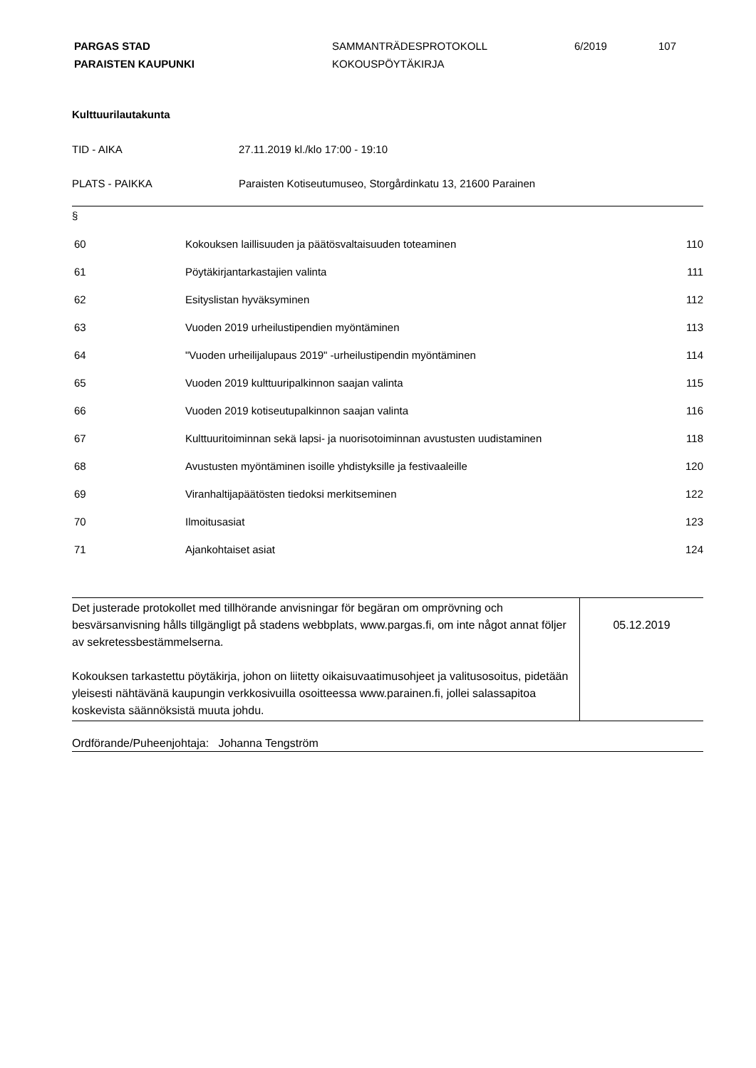PARGAS STAD
PARAISTEN KAUPUNKI
SAMMANTRÄDESPROTOKOLL
KOKOUSPÖYTÄKIRJA
6/2019 107
Kulttuurilautakunta
| TID - AIKA | 27.11.2019 kl./klo 17:00 - 19:10 |
| PLATS - PAIKKA | Paraisten Kotiseutumuseo, Storgårdinkatu 13, 21600 Parainen |
§
| 60 | Kokouksen laillisuuden ja päätösvaltaisuuden toteaminen | 110 |
| 61 | Pöytäkirjantarkastajien valinta | 111 |
| 62 | Esityslistan hyväksyminen | 112 |
| 63 | Vuoden 2019 urheilustipendien myöntäminen | 113 |
| 64 | "Vuoden urheilijalupaus 2019" -urheilustipendin myöntäminen | 114 |
| 65 | Vuoden 2019 kulttuuripalkinnon saajan valinta | 115 |
| 66 | Vuoden 2019 kotiseutupalkinnon saajan valinta | 116 |
| 67 | Kulttuuritoiminnan sekä lapsi- ja nuorisotoiminnan avustusten uudistaminen | 118 |
| 68 | Avustusten myöntäminen isoille yhdistyksille ja festivaaleille | 120 |
| 69 | Viranhaltijapäätösten tiedoksi merkitseminen | 122 |
| 70 | Ilmoitusasiat | 123 |
| 71 | Ajankohtaiset asiat | 124 |
| Det justerade protokollet med tillhörande anvisningar för begäran om omprövning och besvärsanvisning hålls tillgängligt på stadens webbplats, www.pargas.fi, om inte något annat följer av sekretessbestämmelserna. Kokouksen tarkastettu pöytäkirja, johon on liitetty oikaisuvaatimusohjeet ja valitusosoitus, pidetään yleisesti nähtävänä kaupungin verkkosivuilla osoitteessa www.parainen.fi, jollei salassapitoa koskevista säännöksistä muuta johdu. | 05.12.2019 |
Ordförande/Puheenjohtaja: Johanna Tengström